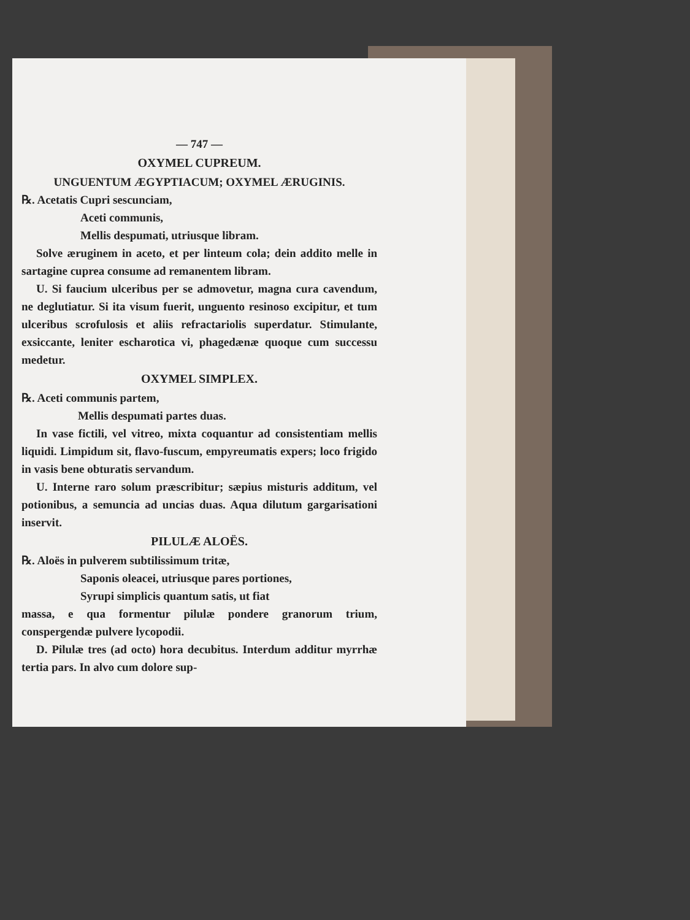— 747 —
OXYMEL CUPREUM.
UNGUENTUM ÆGYPTIACUM; OXYMEL ÆRUGINIS.
℞. Acetatis Cupri sescunciam,
Aceti communis,
Mellis despumati, utriusque libram.
Solve æruginem in aceto, et per linteum cola; dein addito melle in sartagine cuprea consume ad remanentem libram.
U. Si faucium ulceribus per se admovetur, magna cura cavendum, ne deglutiatur. Si ita visum fuerit, unguento resinoso excipitur, et tum ulceribus scrofulosis et aliis refractariolis superdatur. Stimulante, exsiccante, leniter escharotica vi, phagedænæ quoque cum successu medetur.
OXYMEL SIMPLEX.
℞. Aceti communis partem,
Mellis despumati partes duas.
In vase fictili, vel vitreo, mixta coquantur ad consistentiam mellis liquidi. Limpidum sit, flavo-fuscum, empyreumatis expers; loco frigido in vasis bene obturatis servandum.
U. Interne raro solum præscribitur; sæpius misturis additum, vel potionibus, a semuncia ad uncias duas. Aqua dilutum gargarisationi inservit.
PILULÆ ALOËS.
℞. Aloës in pulverem subtilissimum tritæ,
Saponis oleacei, utriusque pares portiones,
Syrupi simplicis quantum satis, ut fiat
massa, e qua formentur pilulæ pondere granorum trium, conspergendæ pulvere lycopodii.
D. Pilulæ tres (ad octo) hora decubitus. Interdum additur myrrhæ tertia pars. In alvo cum dolore sup-